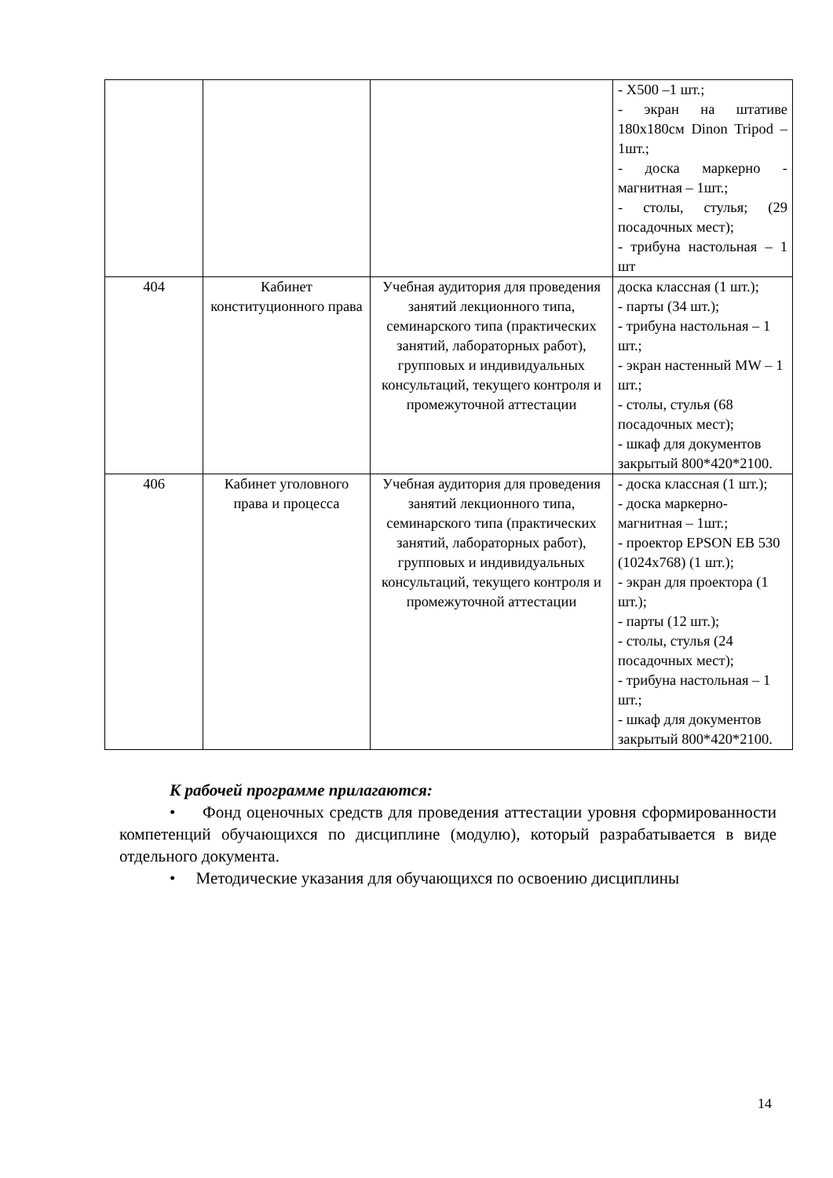| | | | - X500 –1 шт.; - экран на штативе 180x180см Dinon Tripod – 1шт.; - доска маркерно - магнитная – 1шт.; - столы, стулья; (29 посадочных мест); - трибуна настольная – 1 шт |
| 404 | Кабинет конституционного права | Учебная аудитория для проведения занятий лекционного типа, семинарского типа (практических занятий, лабораторных работ), групповых и индивидуальных консультаций, текущего контроля и промежуточной аттестации | доска классная (1 шт.); - парты (34 шт.); - трибуна настольная – 1 шт.; - экран настенный MW – 1 шт.; - столы, стулья (68 посадочных мест); - шкаф для документов закрытый 800*420*2100. |
| 406 | Кабинет уголовного права и процесса | Учебная аудитория для проведения занятий лекционного типа, семинарского типа (практических занятий, лабораторных работ), групповых и индивидуальных консультаций, текущего контроля и промежуточной аттестации | - доска классная (1 шт.); - доска маркерно-магнитная – 1шт.; - проектор EPSON EB 530 (1024x768) (1 шт.); - экран для проектора (1 шт.); - парты (12 шт.); - столы, стулья (24 посадочных мест); - трибуна настольная – 1 шт.; - шкаф для документов закрытый 800*420*2100. |
К рабочей программе прилагаются:
• Фонд оценочных средств для проведения аттестации уровня сформированности компетенций обучающихся по дисциплине (модулю), который разрабатывается в виде отдельного документа.
• Методические указания для обучающихся по освоению дисциплины
14